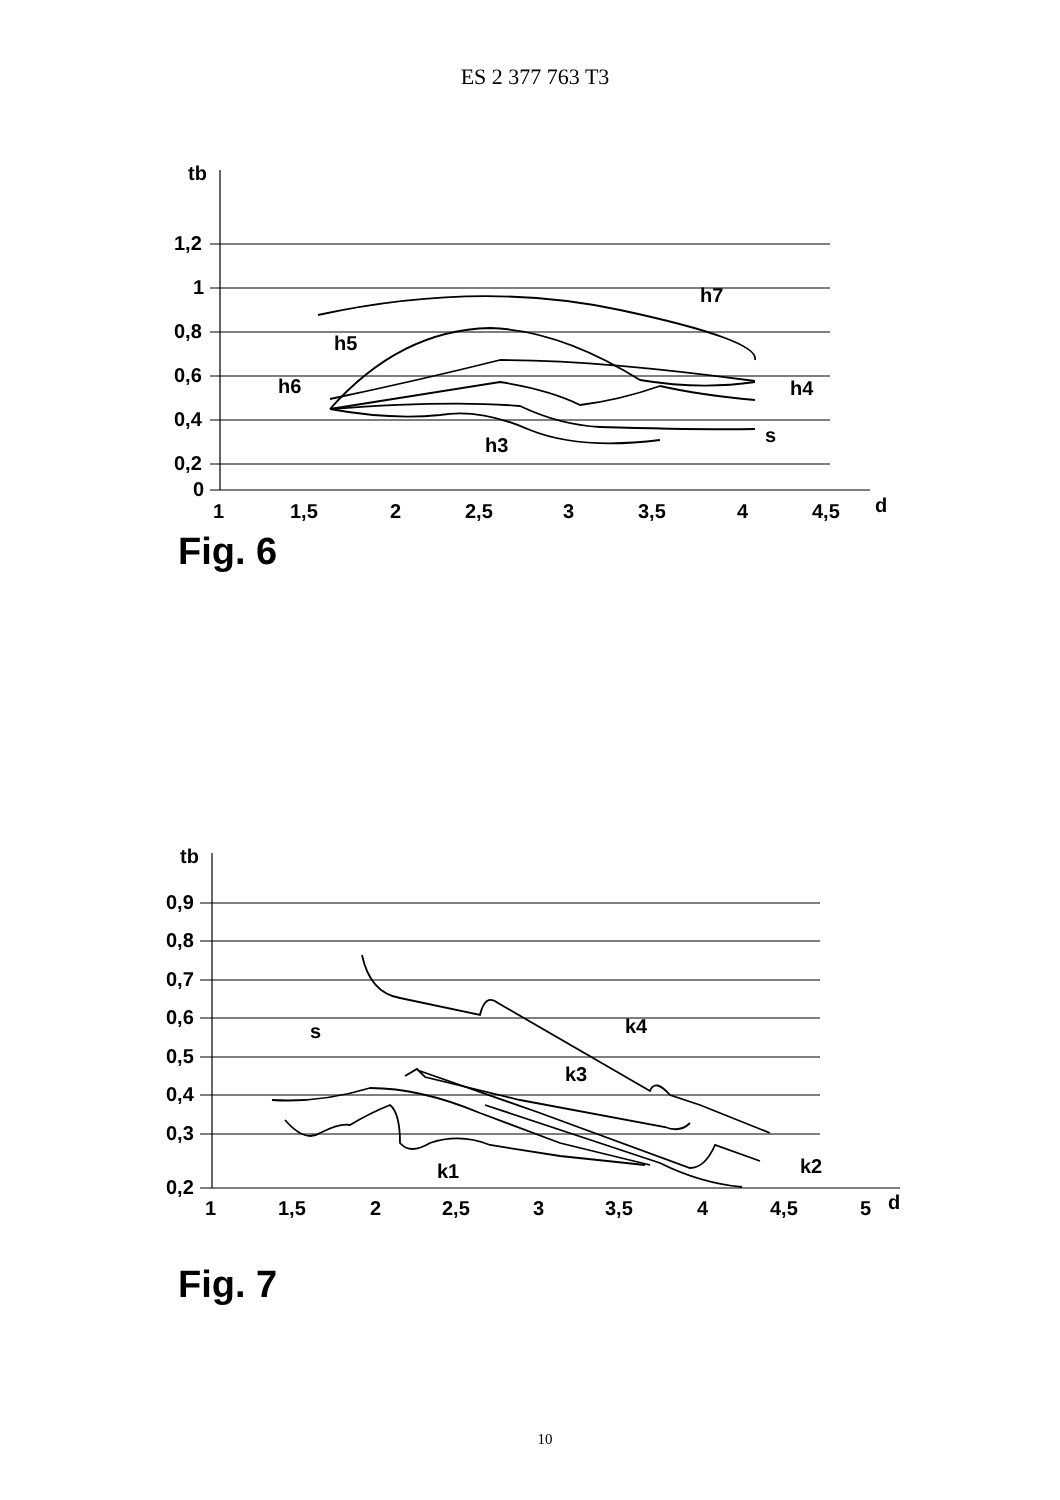ES 2 377 763 T3
tb
1,2
1
0,8
0,6
0,4
0,2
0
1
1,5
2
2,5
3
3,5
4
4,5
d
h7
h5
h6
h4
s
h3
Fig. 6
tb
0,9
0,8
0,7
0,6
0,5
0,4
0,3
0,2
1
1,5
2
2,5
3
3,5
4
4,5
5
d
k4
k3
s
k2
k1
Fig. 7
10